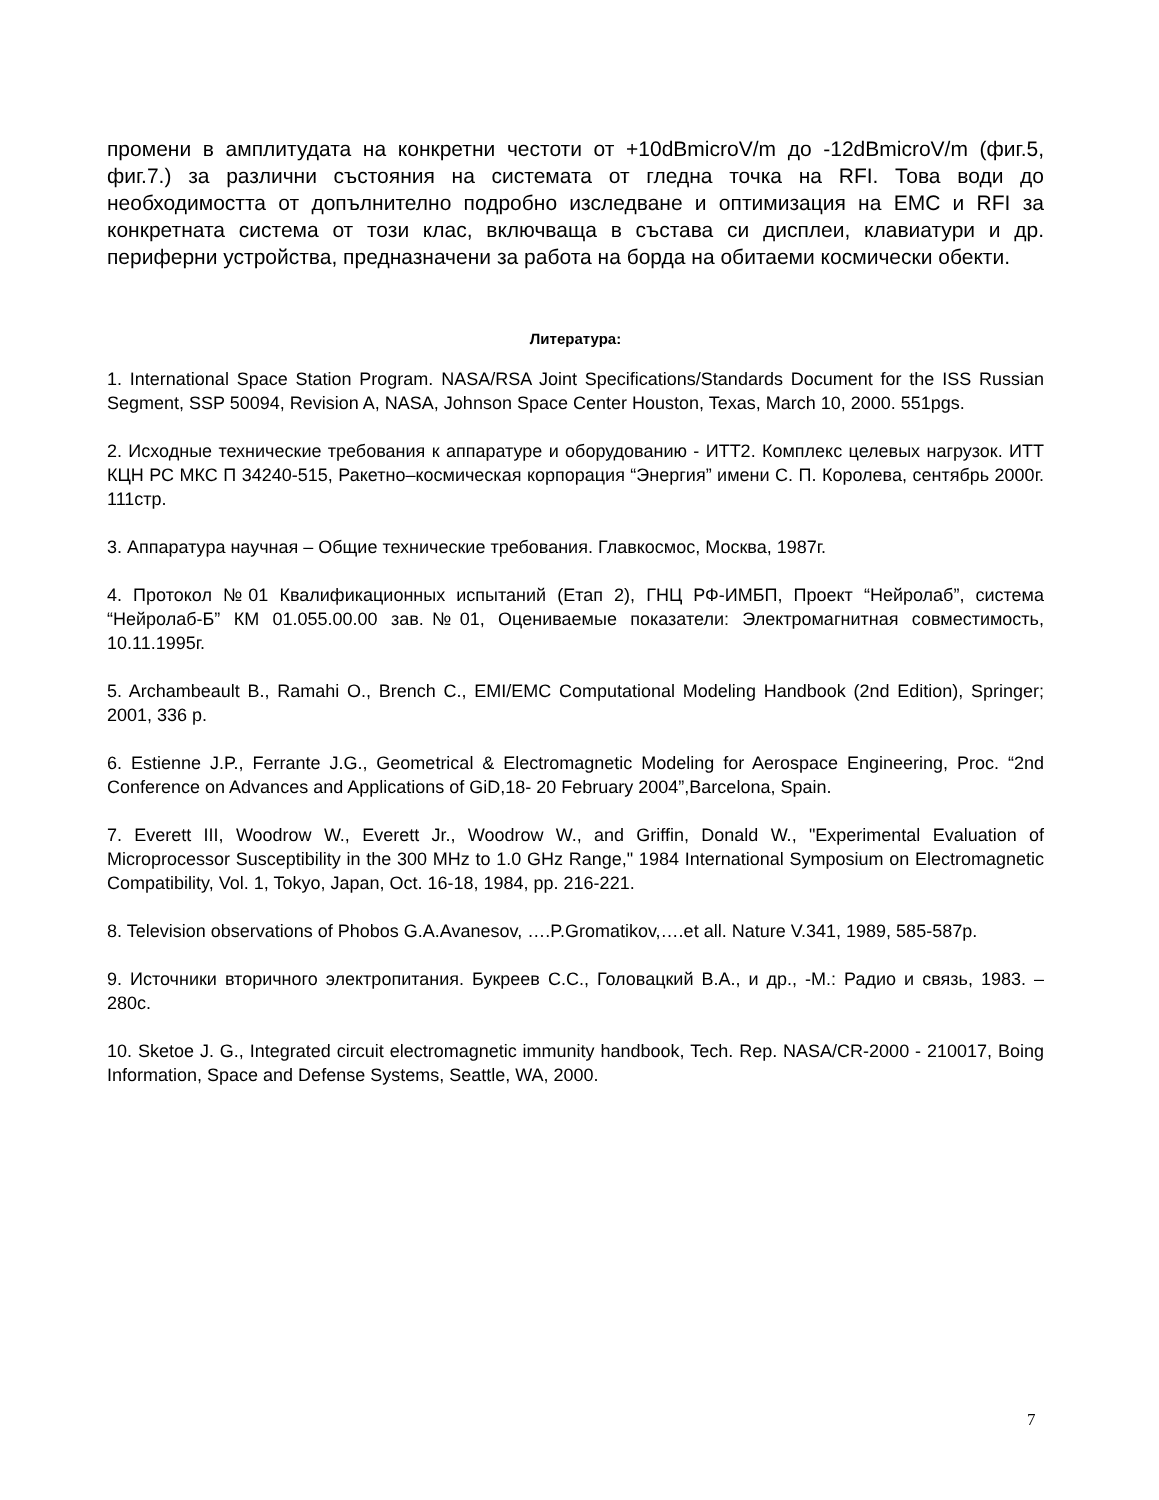промени в амплитудата на конкретни честоти от +10dBmicroV/m до -12dBmicroV/m (фиг.5, фиг.7.) за различни състояния на системата от гледна точка на RFI. Това води до необходимостта от допълнително подробно изследване и оптимизация на EMC и RFI за конкретната система от този клас, включваща в състава си дисплеи, клавиатури и др. периферни устройства, предназначени за работа на борда на обитаеми космически обекти.
Литература:
1. International Space Station Program. NASA/RSA Joint Specifications/Standards Document for the ISS Russian Segment, SSP 50094, Revision A, NASA, Johnson Space Center Houston, Texas, March 10, 2000. 551pgs.
2. Исходные технические требования к аппаратуре и оборудованию - ИТТ2. Комплекс целевых нагрузок. ИТТ КЦН РС МКС П 34240-515, Ракетно–космическая корпорация “Энергия” имени С. П. Королева, сентябрь 2000г. 111стр.
3. Аппаратура научная – Общие технические требования. Главкосмос, Москва, 1987г.
4. Протокол №01 Квалификационных испытаний (Етап 2), ГНЦ РФ-ИМБП, Проект “Нейролаб”, система “Нейролаб-Б” КМ 01.055.00.00 зав.№01, Оцениваемые показатели: Электромагнитная совместимость, 10.11.1995г.
5. Archambeault B., Ramahi O., Brench C., EMI/EMC Computational Modeling Handbook (2nd Edition), Springer; 2001, 336 p.
6. Estienne J.P., Ferrante J.G., Geometrical & Electromagnetic Modeling for Aerospace Engineering, Proc. “2nd Conference on Advances and Applications of GiD,18- 20 February 2004”,Barcelona, Spain.
7. Everett III, Woodrow W., Everett Jr., Woodrow W., and Griffin, Donald W., "Experimental Evaluation of Microprocessor Susceptibility in the 300 MHz to 1.0 GHz Range," 1984 International Symposium on Electromagnetic Compatibility, Vol. 1, Tokyo, Japan, Oct. 16-18, 1984, pp. 216-221.
8. Television observations of Phobos G.A.Avanesov, ….P.Gromatikov,….et all. Nature V.341, 1989, 585-587p.
9. Источники вторичного электропитания. Букреев С.С., Головацкий В.А., и др., -М.: Радио и связь, 1983. – 280с.
10. Sketoe J. G., Integrated circuit electromagnetic immunity handbook, Tech. Rep. NASA/CR-2000 - 210017, Boing Information, Space and Defense Systems, Seattle, WA, 2000.
7